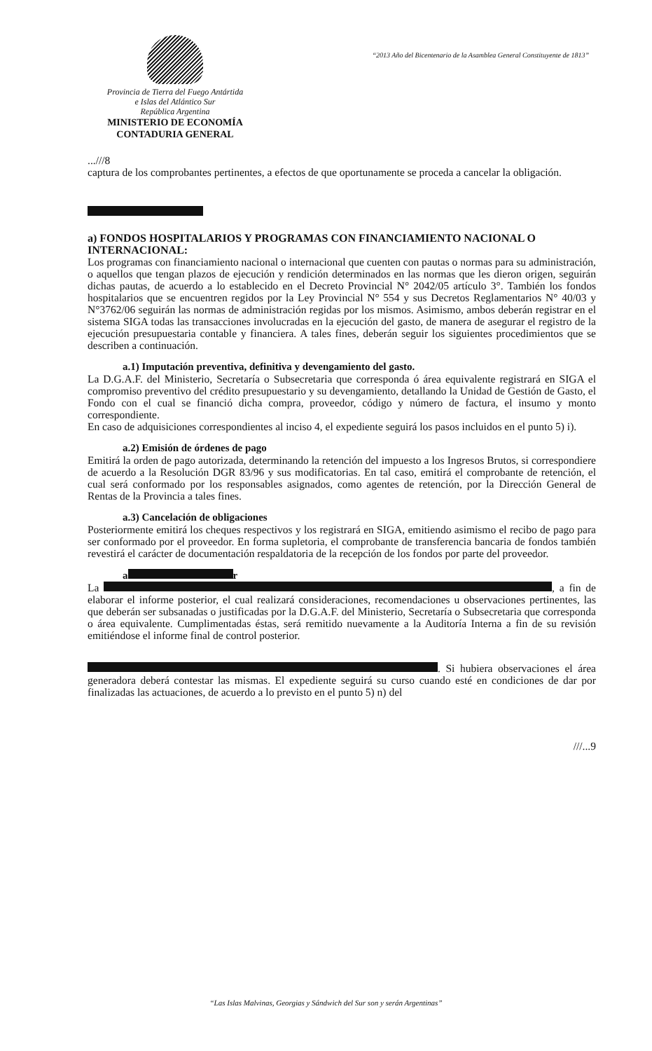Provincia de Tierra del Fuego Antártida
e Islas del Atlántico Sur
República Argentina
MINISTERIO DE ECONOMÍA
CONTADURIA GENERAL
“2013 Año del Bicentenario de la Asamblea General Constituyente de 1813”
...///8
captura de los comprobantes pertinentes, a efectos de que oportunamente se proceda a cancelar la obligación.
a) FONDOS HOSPITALARIOS Y PROGRAMAS CON FINANCIAMIENTO NACIONAL O INTERNACIONAL:
Los programas con financiamiento nacional o internacional que cuenten con pautas o normas para su administración, o aquellos que tengan plazos de ejecución y rendición determinados en las normas que les dieron origen, seguirán dichas pautas, de acuerdo a lo establecido en el Decreto Provincial N° 2042/05 artículo 3°. También los fondos hospitalarios que se encuentren regidos por la Ley Provincial N° 554 y sus Decretos Reglamentarios N° 40/03 y N°3762/06 seguirán las normas de administración regidas por los mismos. Asimismo, ambos deberán registrar en el sistema SIGA todas las transacciones involucradas en la ejecución del gasto, de manera de asegurar el registro de la ejecución presupuestaria contable y financiera. A tales fines, deberán seguir los siguientes procedimientos que se describen a continuación.
a.1) Imputación preventiva, definitiva y devengamiento del gasto.
La D.G.A.F. del Ministerio, Secretaría o Subsecretaria que corresponda ó área equivalente registrará en SIGA el compromiso preventivo del crédito presupuestario y su devengamiento, detallando la Unidad de Gestión de Gasto, el Fondo con el cual se financió dicha compra, proveedor, código y número de factura, el insumo y monto correspondiente.
En caso de adquisiciones correspondientes al inciso 4, el expediente seguirá los pasos incluidos en el punto 5) i).
a.2) Emisión de órdenes de pago
Emitirá la orden de pago autorizada, determinando la retención del impuesto a los Ingresos Brutos, si correspondiere de acuerdo a la Resolución DGR 83/96 y sus modificatorias. En tal caso, emitirá el comprobante de retención, el cual será conformado por los responsables asignados, como agentes de retención, por la Dirección General de Rentas de la Provincia a tales fines.
a.3) Cancelación de obligaciones
Posteriormente emitirá los cheques respectivos y los registrará en SIGA, emitiendo asimismo el recibo de pago para ser conformado por el proveedor. En forma supletoria, el comprobante de transferencia bancaria de fondos también revestirá el carácter de documentación respaldatoria de la recepción de los fondos por parte del proveedor.
a r
La , a fin de elaborar el informe posterior, el cual realizará consideraciones, recomendaciones u observaciones pertinentes, las que deberán ser subsanadas o justificadas por la D.G.A.F. del Ministerio, Secretaría o Subsecretaria que corresponda o área equivalente. Cumplimentadas éstas, será remitido nuevamente a la Auditoría Interna a fin de su revisión emitiéndose el informe final de control posterior.
. Si hubiera observaciones el área generadora deberá contestar las mismas. El expediente seguirá su curso cuando esté en condiciones de dar por finalizadas las actuaciones, de acuerdo a lo previsto en el punto 5) n) del
///...9
“Las Islas Malvinas, Georgias y Sándwich del Sur son y serán Argentinas”